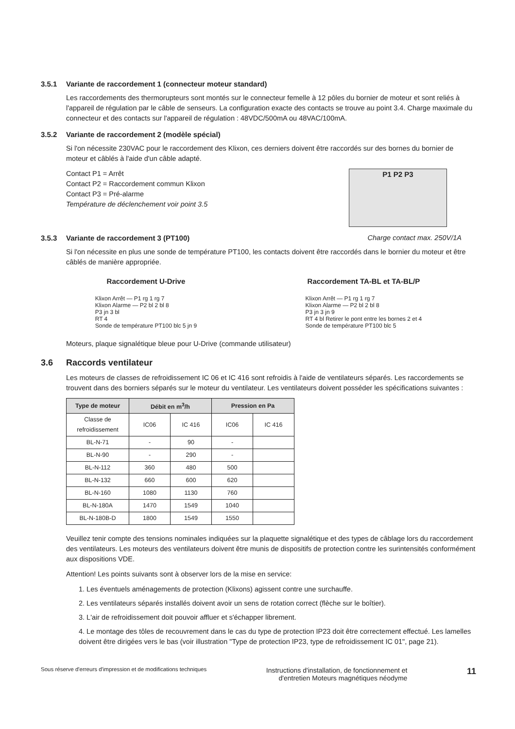3.5.1 Variante de raccordement 1 (connecteur moteur standard)
Les raccordements des thermorupteurs sont montés sur le connecteur femelle à 12 pôles du bornier de moteur et sont reliés à l'appareil de régulation par le câble de senseurs. La configuration exacte des contacts se trouve au point 3.4. Charge maximale du connecteur et des contacts sur l'appareil de régulation : 48VDC/500mA ou 48VAC/100mA.
3.5.2 Variante de raccordement 2 (modèle spécial)
Si l'on nécessite 230VAC pour le raccordement des Klixon, ces derniers doivent être raccordés sur des bornes du bornier de moteur et câblés à l'aide d'un câble adapté.
Contact P1 = Arrêt
Contact P2 = Raccordement commun Klixon
Contact P3 = Pré-alarme
Température de déclenchement voir point 3.5
P1 P2 P3
3.5.3 Variante de raccordement 3 (PT100)
Charge contact max. 250V/1A
Si l'on nécessite en plus une sonde de température PT100, les contacts doivent être raccordés dans le bornier du moteur et être câblés de manière appropriée.
Raccordement U-Drive
Klixon Arrêt — P1 rg 1 rg 7
Klixon Alarme — P2 bl 2 bl 8
P3 jn 3 bl
RT 4
Sonde de température PT100 blc 5 jn 9
Raccordement TA-BL et TA-BL/P
Klixon Arrêt — P1 rg 1 rg 7
Klixon Alarme — P2 bl 2 bl 8
P3 jn 3 jn 9
RT 4 bl Retirer le pont entre les bornes 2 et 4
Sonde de température PT100 blc 5
Moteurs, plaque signalétique bleue pour U-Drive (commande utilisateur)
3.6 Raccords ventilateur
Les moteurs de classes de refroidissement IC 06 et IC 416 sont refroidis à l'aide de ventilateurs séparés. Les raccordements se trouvent dans des borniers séparés sur le moteur du ventilateur. Les ventilateurs doivent posséder les spécifications suivantes :
| Type de moteur | Débit en m<sup>3</sup>/h | | Pression en Pa | |
| --- | --- | --- | --- | --- |
| Classe de refroidissement | IC06 | IC 416 | IC06 | IC 416 |
| BL-N-71 | - | 90 | - | |
| BL-N-90 | - | 290 | - | |
| BL-N-112 | 360 | 480 | 500 | |
| BL-N-132 | 660 | 600 | 620 | |
| BL-N-160 | 1080 | 1130 | 760 | |
| BL-N-180A | 1470 | 1549 | 1040 | |
| BL-N-180B-D | 1800 | 1549 | 1550 | |
Veuillez tenir compte des tensions nominales indiquées sur la plaquette signalétique et des types de câblage lors du raccordement des ventilateurs. Les moteurs des ventilateurs doivent être munis de dispositifs de protection contre les surintensités conformément aux dispositions VDE.
Attention! Les points suivants sont à observer lors de la mise en service:
1. Les éventuels aménagements de protection (Klixons) agissent contre une surchauffe.
2. Les ventilateurs séparés installés doivent avoir un sens de rotation correct (flèche sur le boîtier).
3. L'air de refroidissement doit pouvoir affluer et s'échapper librement.
4. Le montage des tôles de recouvrement dans le cas du type de protection IP23 doit être correctement effectué. Les lamelles doivent être dirigées vers le bas (voir illustration "Type de protection IP23, type de refroidissement IC 01", page 21).
Sous réserve d'erreurs d'impression et de modifications techniques
Instructions d'installation, de fonctionnement et
d'entretien Moteurs magnétiques néodyme
11